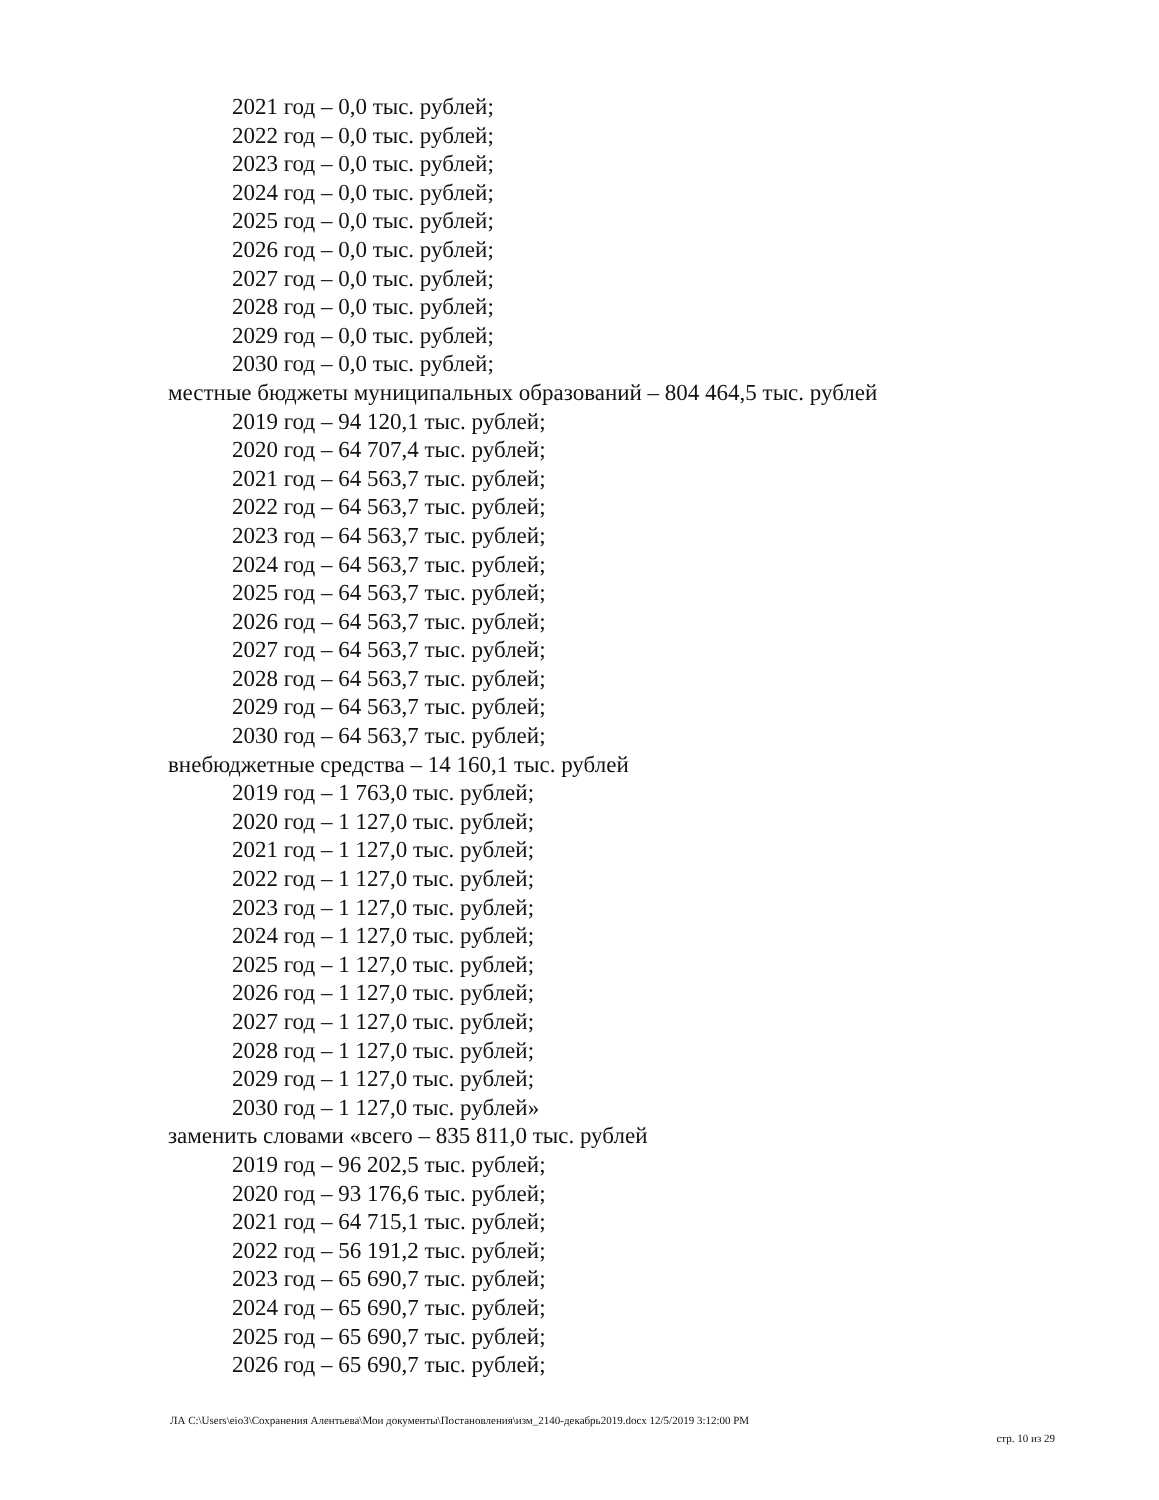2021 год – 0,0 тыс. рублей;
2022 год – 0,0 тыс. рублей;
2023 год – 0,0 тыс. рублей;
2024 год – 0,0 тыс. рублей;
2025 год – 0,0 тыс. рублей;
2026 год – 0,0 тыс. рублей;
2027 год – 0,0 тыс. рублей;
2028 год – 0,0 тыс. рублей;
2029 год – 0,0 тыс. рублей;
2030 год – 0,0 тыс. рублей;
местные бюджеты муниципальных образований – 804 464,5 тыс. рублей
2019 год – 94 120,1 тыс. рублей;
2020 год – 64 707,4 тыс. рублей;
2021 год – 64 563,7 тыс. рублей;
2022 год – 64 563,7 тыс. рублей;
2023 год – 64 563,7 тыс. рублей;
2024 год – 64 563,7 тыс. рублей;
2025 год – 64 563,7 тыс. рублей;
2026 год – 64 563,7 тыс. рублей;
2027 год – 64 563,7 тыс. рублей;
2028 год – 64 563,7 тыс. рублей;
2029 год – 64 563,7 тыс. рублей;
2030 год – 64 563,7 тыс. рублей;
внебюджетные средства – 14 160,1 тыс. рублей
2019 год – 1 763,0 тыс. рублей;
2020 год – 1 127,0 тыс. рублей;
2021 год – 1 127,0 тыс. рублей;
2022 год – 1 127,0 тыс. рублей;
2023 год – 1 127,0 тыс. рублей;
2024 год – 1 127,0 тыс. рублей;
2025 год – 1 127,0 тыс. рублей;
2026 год – 1 127,0 тыс. рублей;
2027 год – 1 127,0 тыс. рублей;
2028 год – 1 127,0 тыс. рублей;
2029 год – 1 127,0 тыс. рублей;
2030 год – 1 127,0 тыс. рублей»
заменить словами «всего – 835 811,0 тыс. рублей
2019 год – 96 202,5 тыс. рублей;
2020 год – 93 176,6 тыс. рублей;
2021 год – 64 715,1 тыс. рублей;
2022 год – 56 191,2 тыс. рублей;
2023 год – 65 690,7 тыс. рублей;
2024 год – 65 690,7 тыс. рублей;
2025 год – 65 690,7 тыс. рублей;
2026 год – 65 690,7 тыс. рублей;
ЛА C:\Users\eio3\Сохранения Алентьева\Мои документы\Постановления\изм_2140-декабрь2019.docx 12/5/2019 3:12:00 PM
стр. 10 из 29